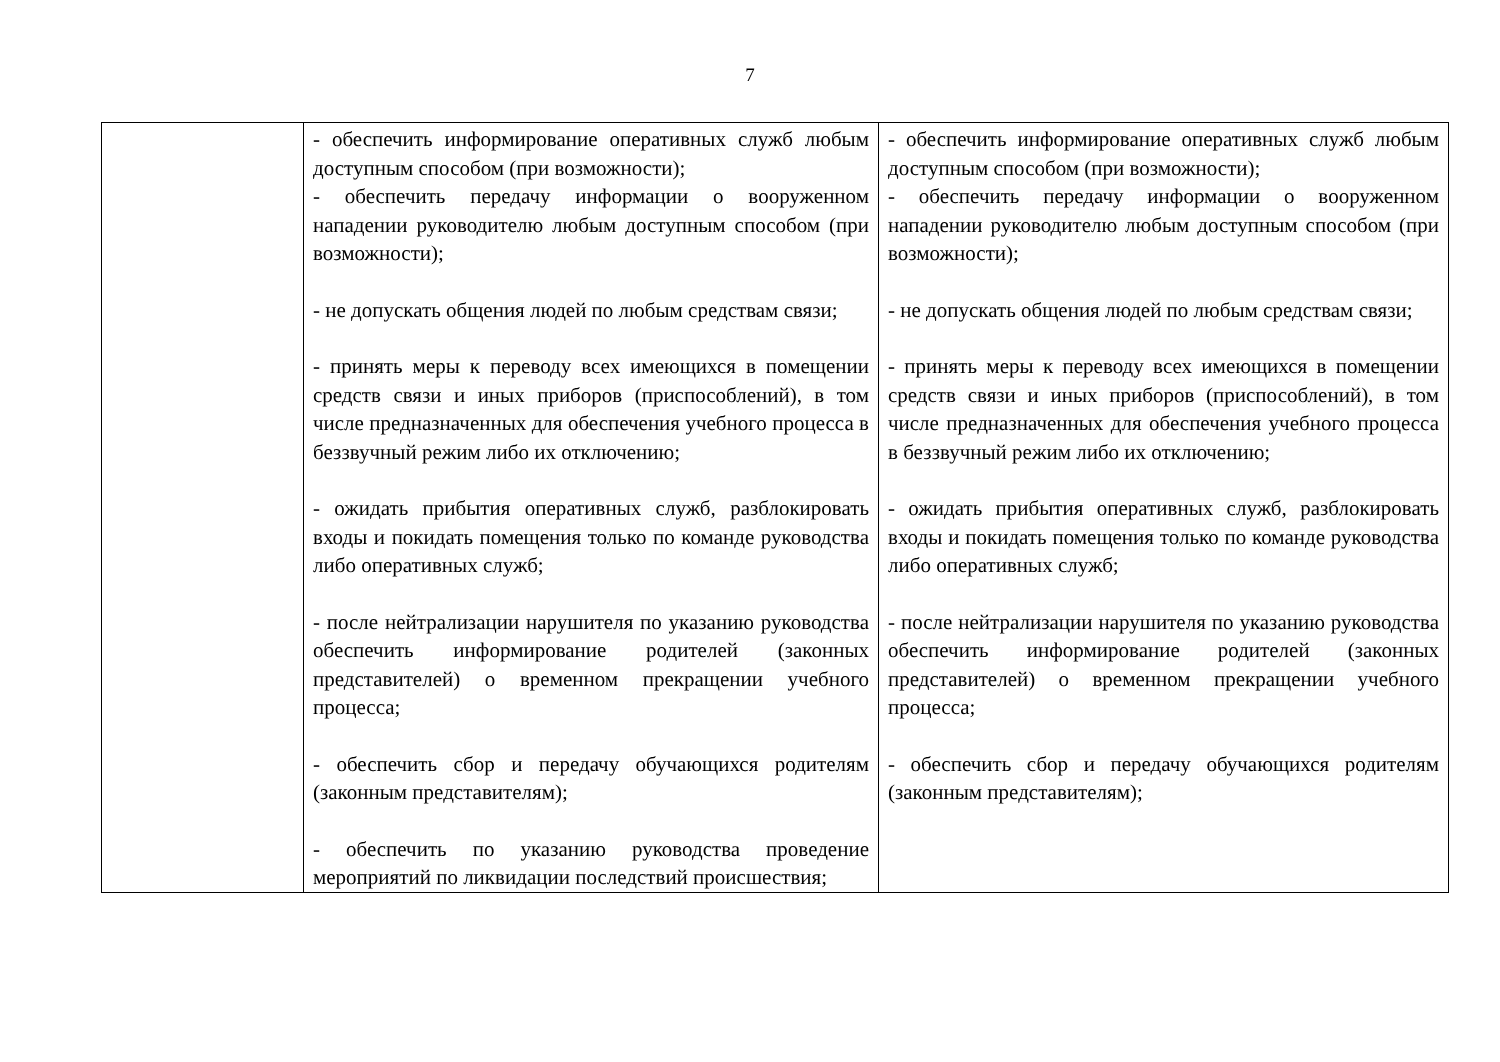7
| | - обеспечить информирование оперативных служб любым доступным способом (при возможности); - обеспечить передачу информации о вооруженном нападении руководителю любым доступным способом (при возможности); - не допускать общения людей по любым средствам связи; - принять меры к переводу всех имеющихся в помещении средств связи и иных приборов (приспособлений), в том числе предназначенных для обеспечения учебного процесса в беззвучный режим либо их отключению; - ожидать прибытия оперативных служб, разблокировать входы и покидать помещения только по команде руководства либо оперативных служб; - после нейтрализации нарушителя по указанию руководства обеспечить информирование родителей (законных представителей) о временном прекращении учебного процесса; - обеспечить сбор и передачу обучающихся родителям (законным представителям); - обеспечить по указанию руководства проведение мероприятий по ликвидации последствий происшествия; | - обеспечить информирование оперативных служб любым доступным способом (при возможности); - обеспечить передачу информации о вооруженном нападении руководителю любым доступным способом (при возможности); - не допускать общения людей по любым средствам связи; - принять меры к переводу всех имеющихся в помещении средств связи и иных приборов (приспособлений), в том числе предназначенных для обеспечения учебного процесса в беззвучный режим либо их отключению; - ожидать прибытия оперативных служб, разблокировать входы и покидать помещения только по команде руководства либо оперативных служб; - после нейтрализации нарушителя по указанию руководства обеспечить информирование родителей (законных представителей) о временном прекращении учебного процесса; - обеспечить сбор и передачу обучающихся родителям (законным представителям); |